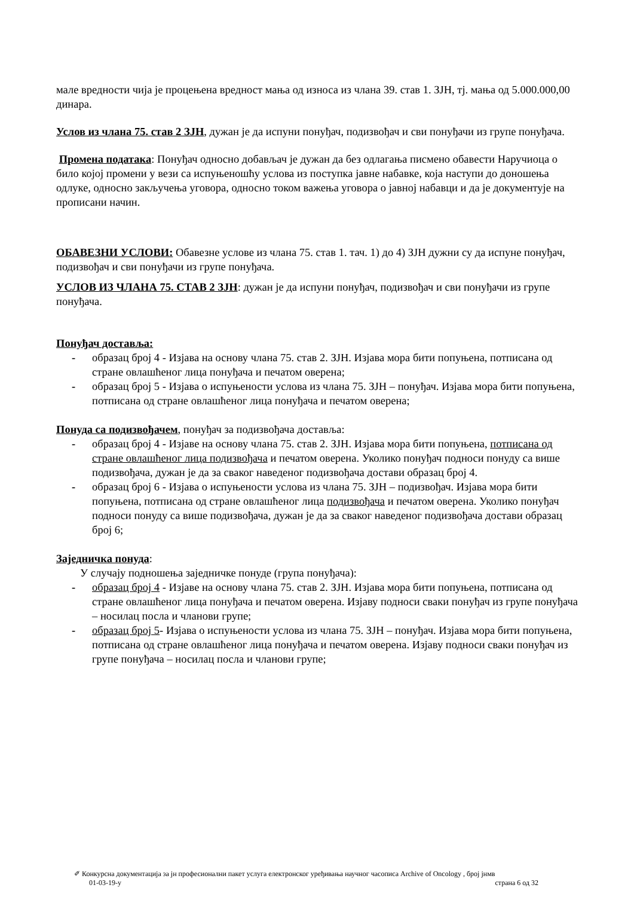мале вредности чија је процењена вредност мања од износа из члана 39. став 1. ЗЈН, тј. мања од 5.000.000,00 динара.
Услов из члана 75. став 2 ЗЈН, дужан је да испуни понуђач, подизвођач и сви понуђачи из групе понуђача.
Промена података: Понуђач односно добављач је дужан да без одлагања писмено обавести Наручиоца о било којој промени у вези са испуњеношћу услова из поступка јавне набавке, која наступи до доношења одлуке, односно закључења уговора, односно током важења уговора о јавној набавци и да је документује на прописани начин.
ОБАВЕЗНИ УСЛОВИ: Обавезне услове из члана 75. став 1. тач. 1) до 4) ЗЈН дужни су да испуне понуђач, подизвођач и сви понуђачи из групе понуђача.
УСЛОВ ИЗ ЧЛАНА 75. СТАВ 2 ЗЈН: дужан је да испуни понуђач, подизвођач и сви понуђачи из групе понуђача.
Понуђач доставља:
- образац број 4 - Изјава на основу члана 75. став 2. ЗЈН. Изјава мора бити попуњена, потписана од стране овлашћеног лица понуђача и печатом оверена;
- образац број 5 - Изјава о испуњености услова из члана 75. ЗЈН – понуђач. Изјава мора бити попуњена, потписана од стране овлашћеног лица понуђача и печатом оверена;
Понуда са подизвођачем, понуђач за подизвођача доставља:
- образац број 4 - Изјаве на основу члана 75. став 2. ЗЈН. Изјава мора бити попуњена, потписана од стране овлашћеног лица подизвођача и печатом оверена. Уколико понуђач подноси понуду са више подизвођача, дужан је да за сваког наведеног подизвођача достави образац број 4.
- образац број 6 - Изјава о испуњености услова из члана 75. ЗЈН – подизвођач. Изјава мора бити попуњена, потписана од стране овлашћеног лица подизвођача и печатом оверена. Уколико понуђач подноси понуду са више подизвођача, дужан је да за сваког наведеног подизвођача достави образац број 6;
Заједничка понуда:
У случају подношења заједничке понуде (група понуђача):
- образац број 4 - Изјаве на основу члана 75. став 2. ЗЈН. Изјава мора бити попуњена, потписана од стране овлашћеног лица понуђача и печатом оверена. Изјаву подноси сваки понуђач из групе понуђача – носилац посла и чланови групе;
- образац број 5- Изјава о испуњености услова из члана 75. ЗЈН – понуђач. Изјава мора бити попуњена, потписана од стране овлашћеног лица понуђача и печатом оверена. Изјаву подноси сваки понуђач из групе понуђача – носилац посла и чланови групе;
✐ Конкурсна документација за јн професионални пакет услуга електронског уређивања научног часописа Archive of Oncology , број јнмв
01-03-19-у страна 6 од 32